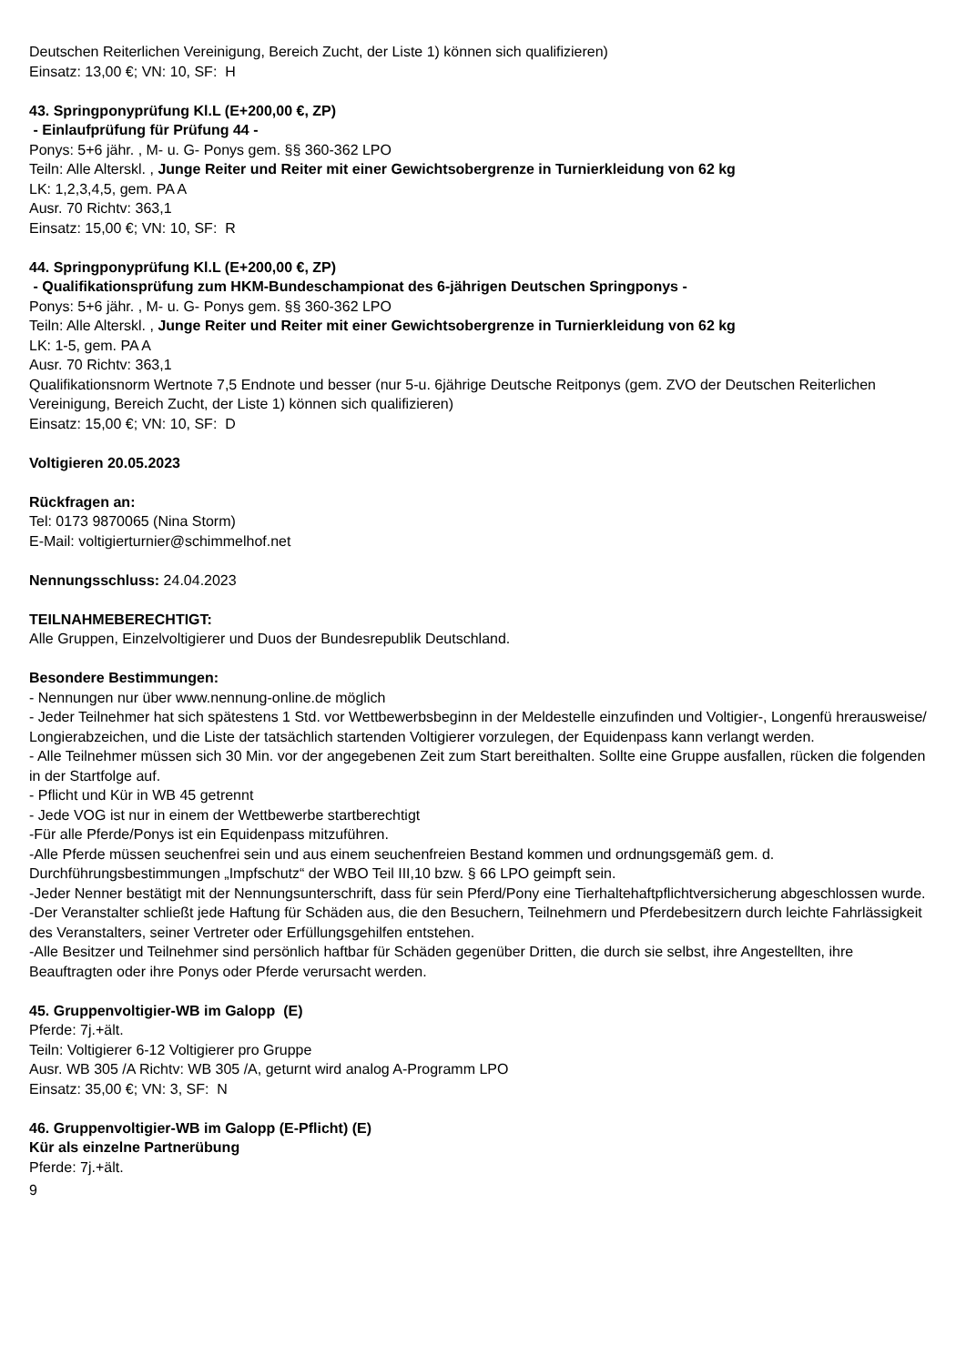Deutschen Reiterlichen Vereinigung, Bereich Zucht, der Liste 1) können sich qualifizieren)
Einsatz: 13,00 €; VN: 10, SF: H
43. Springponyprüfung Kl.L (E+200,00 €, ZP)
- Einlaufprüfung für Prüfung 44 -
Ponys: 5+6 jähr. , M- u. G- Ponys gem. §§ 360-362 LPO
Teiln: Alle Alterskl. , Junge Reiter und Reiter mit einer Gewichtsobergrenze in Turnierkleidung von 62 kg
LK: 1,2,3,4,5, gem. PA A
Ausr. 70 Richtv: 363,1
Einsatz: 15,00 €; VN: 10, SF: R
44. Springponyprüfung Kl.L (E+200,00 €, ZP)
- Qualifikationsprüfung zum HKM-Bundeschampionat des 6-jährigen Deutschen Springponys -
Ponys: 5+6 jähr. , M- u. G- Ponys gem. §§ 360-362 LPO
Teiln: Alle Alterskl. , Junge Reiter und Reiter mit einer Gewichtsobergrenze in Turnierkleidung von 62 kg
LK: 1-5, gem. PA A
Ausr. 70 Richtv: 363,1
Qualifikationsnorm Wertnote 7,5 Endnote und besser (nur 5-u. 6jährige Deutsche Reitponys (gem. ZVO der Deutschen Reiterlichen Vereinigung, Bereich Zucht, der Liste 1) können sich qualifizieren)
Einsatz: 15,00 €; VN: 10, SF: D
Voltigieren 20.05.2023
Rückfragen an:
Tel: 0173 9870065 (Nina Storm)
E-Mail: voltigierturnier@schimmelhof.net
Nennungsschluss: 24.04.2023
TEILNAHMEBERECHTIGT:
Alle Gruppen, Einzelvoltigierer und Duos der Bundesrepublik Deutschland.
Besondere Bestimmungen:
- Nennungen nur über www.nennung-online.de möglich
- Jeder Teilnehmer hat sich spätestens 1 Std. vor Wettbewerbsbeginn in der Meldestelle einzufinden und Voltigier-, Longenfü hrerausweise/ Longierabzeichen, und die Liste der tatsächlich startenden Voltigierer vorzulegen, der Equidenpass kann verlangt werden.
- Alle Teilnehmer müssen sich 30 Min. vor der angegebenen Zeit zum Start bereithalten. Sollte eine Gruppe ausfallen, rücken die folgenden in der Startfolge auf.
- Pflicht und Kür in WB 45 getrennt
- Jede VOG ist nur in einem der Wettbewerbe startberechtigt
-Für alle Pferde/Ponys ist ein Equidenpass mitzuführen.
-Alle Pferde müssen seuchenfrei sein und aus einem seuchenfreien Bestand kommen und ordnungsgemäß gem. d. Durchführungsbestimmungen „Impfschutz“ der WBO Teil III,10 bzw. § 66 LPO geimpft sein.
-Jeder Nenner bestätigt mit der Nennungsunterschrift, dass für sein Pferd/Pony eine Tierhaltehaftpflichtversicherung abgeschlossen wurde.
-Der Veranstalter schließt jede Haftung für Schäden aus, die den Besuchern, Teilnehmern und Pferdebesitzern durch leichte Fahrlässigkeit des Veranstalters, seiner Vertreter oder Erfüllungsgehilfen entstehen.
-Alle Besitzer und Teilnehmer sind persönlich haftbar für Schäden gegenüber Dritten, die durch sie selbst, ihre Angestellten, ihre Beauftragten oder ihre Ponys oder Pferde verursacht werden.
45. Gruppenvoltigier-WB im Galopp (E)
Pferde: 7j.+ält.
Teiln: Voltigierer 6-12 Voltigierer pro Gruppe
Ausr. WB 305 /A Richtv: WB 305 /A, geturnt wird analog A-Programm LPO
Einsatz: 35,00 €; VN: 3, SF: N
46. Gruppenvoltigier-WB im Galopp (E-Pflicht) (E)
Kür als einzelne Partnerübung
Pferde: 7j.+ält.
9